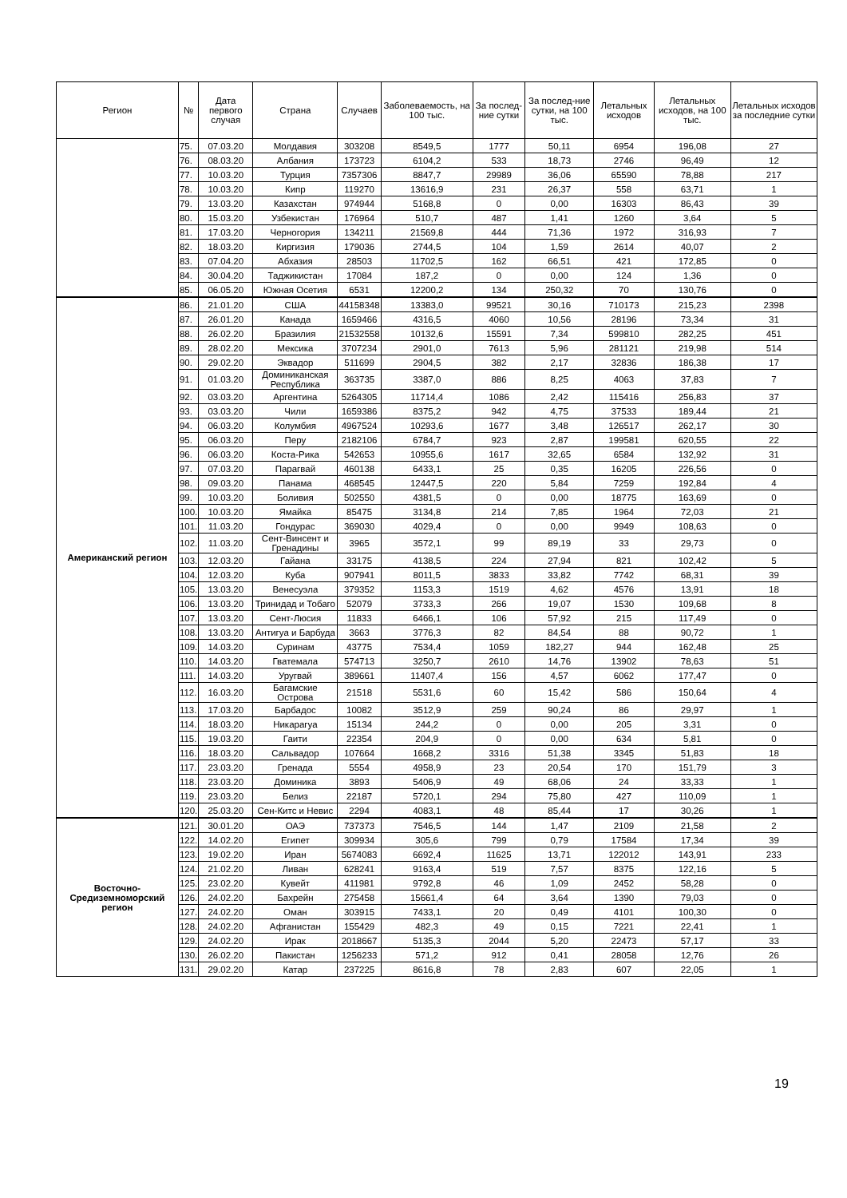| Регион | № | Дата первого случая | Страна | Случаев | Заболеваемость, на 100 тыс. | За послед-ние сутки | За послед-ние сутки, на 100 тыс. | Летальных исходов | Летальных исходов, на 100 тыс. | Летальных исходов за последние сутки |
| --- | --- | --- | --- | --- | --- | --- | --- | --- | --- | --- |
| | 75. | 07.03.20 | Молдавия | 303208 | 8549,5 | 1777 | 50,11 | 6954 | 196,08 | 27 |
| | 76. | 08.03.20 | Албания | 173723 | 6104,2 | 533 | 18,73 | 2746 | 96,49 | 12 |
| | 77. | 10.03.20 | Турция | 7357306 | 8847,7 | 29989 | 36,06 | 65590 | 78,88 | 217 |
| | 78. | 10.03.20 | Кипр | 119270 | 13616,9 | 231 | 26,37 | 558 | 63,71 | 1 |
| | 79. | 13.03.20 | Казахстан | 974944 | 5168,8 | 0 | 0,00 | 16303 | 86,43 | 39 |
| | 80. | 15.03.20 | Узбекистан | 176964 | 510,7 | 487 | 1,41 | 1260 | 3,64 | 5 |
| | 81. | 17.03.20 | Черногория | 134211 | 21569,8 | 444 | 71,36 | 1972 | 316,93 | 7 |
| | 82. | 18.03.20 | Киргизия | 179036 | 2744,5 | 104 | 1,59 | 2614 | 40,07 | 2 |
| | 83. | 07.04.20 | Абхазия | 28503 | 11702,5 | 162 | 66,51 | 421 | 172,85 | 0 |
| | 84. | 30.04.20 | Таджикистан | 17084 | 187,2 | 0 | 0,00 | 124 | 1,36 | 0 |
| | 85. | 06.05.20 | Южная Осетия | 6531 | 12200,2 | 134 | 250,32 | 70 | 130,76 | 0 |
| Американский регион | 86. | 21.01.20 | США | 44158348 | 13383,0 | 99521 | 30,16 | 710173 | 215,23 | 2398 |
| | 87. | 26.01.20 | Канада | 1659466 | 4316,5 | 4060 | 10,56 | 28196 | 73,34 | 31 |
| | 88. | 26.02.20 | Бразилия | 21532558 | 10132,6 | 15591 | 7,34 | 599810 | 282,25 | 451 |
| | 89. | 28.02.20 | Мексика | 3707234 | 2901,0 | 7613 | 5,96 | 281121 | 219,98 | 514 |
| | 90. | 29.02.20 | Эквадор | 511699 | 2904,5 | 382 | 2,17 | 32836 | 186,38 | 17 |
| | 91. | 01.03.20 | Доминиканская Республика | 363735 | 3387,0 | 886 | 8,25 | 4063 | 37,83 | 7 |
| | 92. | 03.03.20 | Аргентина | 5264305 | 11714,4 | 1086 | 2,42 | 115416 | 256,83 | 37 |
| | 93. | 03.03.20 | Чили | 1659386 | 8375,2 | 942 | 4,75 | 37533 | 189,44 | 21 |
| | 94. | 06.03.20 | Колумбия | 4967524 | 10293,6 | 1677 | 3,48 | 126517 | 262,17 | 30 |
| | 95. | 06.03.20 | Перу | 2182106 | 6784,7 | 923 | 2,87 | 199581 | 620,55 | 22 |
| | 96. | 06.03.20 | Коста-Рика | 542653 | 10955,6 | 1617 | 32,65 | 6584 | 132,92 | 31 |
| | 97. | 07.03.20 | Парагвай | 460138 | 6433,1 | 25 | 0,35 | 16205 | 226,56 | 0 |
| | 98. | 09.03.20 | Панама | 468545 | 12447,5 | 220 | 5,84 | 7259 | 192,84 | 4 |
| | 99. | 10.03.20 | Боливия | 502550 | 4381,5 | 0 | 0,00 | 18775 | 163,69 | 0 |
| | 100. | 10.03.20 | Ямайка | 85475 | 3134,8 | 214 | 7,85 | 1964 | 72,03 | 21 |
| | 101. | 11.03.20 | Гондурас | 369030 | 4029,4 | 0 | 0,00 | 9949 | 108,63 | 0 |
| | 102. | 11.03.20 | Сент-Винсент и Гренадины | 3965 | 3572,1 | 99 | 89,19 | 33 | 29,73 | 0 |
| | 103. | 12.03.20 | Гайана | 33175 | 4138,5 | 224 | 27,94 | 821 | 102,42 | 5 |
| | 104. | 12.03.20 | Куба | 907941 | 8011,5 | 3833 | 33,82 | 7742 | 68,31 | 39 |
| | 105. | 13.03.20 | Венесуэла | 379352 | 1153,3 | 1519 | 4,62 | 4576 | 13,91 | 18 |
| | 106. | 13.03.20 | Тринидад и Тобаго | 52079 | 3733,3 | 266 | 19,07 | 1530 | 109,68 | 8 |
| | 107. | 13.03.20 | Сент-Люсия | 11833 | 6466,1 | 106 | 57,92 | 215 | 117,49 | 0 |
| | 108. | 13.03.20 | Антигуа и Барбуда | 3663 | 3776,3 | 82 | 84,54 | 88 | 90,72 | 1 |
| | 109. | 14.03.20 | Суринам | 43775 | 7534,4 | 1059 | 182,27 | 944 | 162,48 | 25 |
| | 110. | 14.03.20 | Гватемала | 574713 | 3250,7 | 2610 | 14,76 | 13902 | 78,63 | 51 |
| | 111. | 14.03.20 | Уругвай | 389661 | 11407,4 | 156 | 4,57 | 6062 | 177,47 | 0 |
| | 112. | 16.03.20 | Багамские Острова | 21518 | 5531,6 | 60 | 15,42 | 586 | 150,64 | 4 |
| | 113. | 17.03.20 | Барбадос | 10082 | 3512,9 | 259 | 90,24 | 86 | 29,97 | 1 |
| | 114. | 18.03.20 | Никарагуа | 15134 | 244,2 | 0 | 0,00 | 205 | 3,31 | 0 |
| | 115. | 19.03.20 | Гаити | 22354 | 204,9 | 0 | 0,00 | 634 | 5,81 | 0 |
| | 116. | 18.03.20 | Сальвадор | 107664 | 1668,2 | 3316 | 51,38 | 3345 | 51,83 | 18 |
| | 117. | 23.03.20 | Гренада | 5554 | 4958,9 | 23 | 20,54 | 170 | 151,79 | 3 |
| | 118. | 23.03.20 | Доминика | 3893 | 5406,9 | 49 | 68,06 | 24 | 33,33 | 1 |
| | 119. | 23.03.20 | Белиз | 22187 | 5720,1 | 294 | 75,80 | 427 | 110,09 | 1 |
| | 120. | 25.03.20 | Сен-Китс и Невис | 2294 | 4083,1 | 48 | 85,44 | 17 | 30,26 | 1 |
| Восточно-Средиземноморский регион | 121. | 30.01.20 | ОАЭ | 737373 | 7546,5 | 144 | 1,47 | 2109 | 21,58 | 2 |
| | 122. | 14.02.20 | Египет | 309934 | 305,6 | 799 | 0,79 | 17584 | 17,34 | 39 |
| | 123. | 19.02.20 | Иран | 5674083 | 6692,4 | 11625 | 13,71 | 122012 | 143,91 | 233 |
| | 124. | 21.02.20 | Ливан | 628241 | 9163,4 | 519 | 7,57 | 8375 | 122,16 | 5 |
| | 125. | 23.02.20 | Кувейт | 411981 | 9792,8 | 46 | 1,09 | 2452 | 58,28 | 0 |
| | 126. | 24.02.20 | Бахрейн | 275458 | 15661,4 | 64 | 3,64 | 1390 | 79,03 | 0 |
| | 127. | 24.02.20 | Оман | 303915 | 7433,1 | 20 | 0,49 | 4101 | 100,30 | 0 |
| | 128. | 24.02.20 | Афганистан | 155429 | 482,3 | 49 | 0,15 | 7221 | 22,41 | 1 |
| | 129. | 24.02.20 | Ирак | 2018667 | 5135,3 | 2044 | 5,20 | 22473 | 57,17 | 33 |
| | 130. | 26.02.20 | Пакистан | 1256233 | 571,2 | 912 | 0,41 | 28058 | 12,76 | 26 |
| | 131. | 29.02.20 | Катар | 237225 | 8616,8 | 78 | 2,83 | 607 | 22,05 | 1 |
19